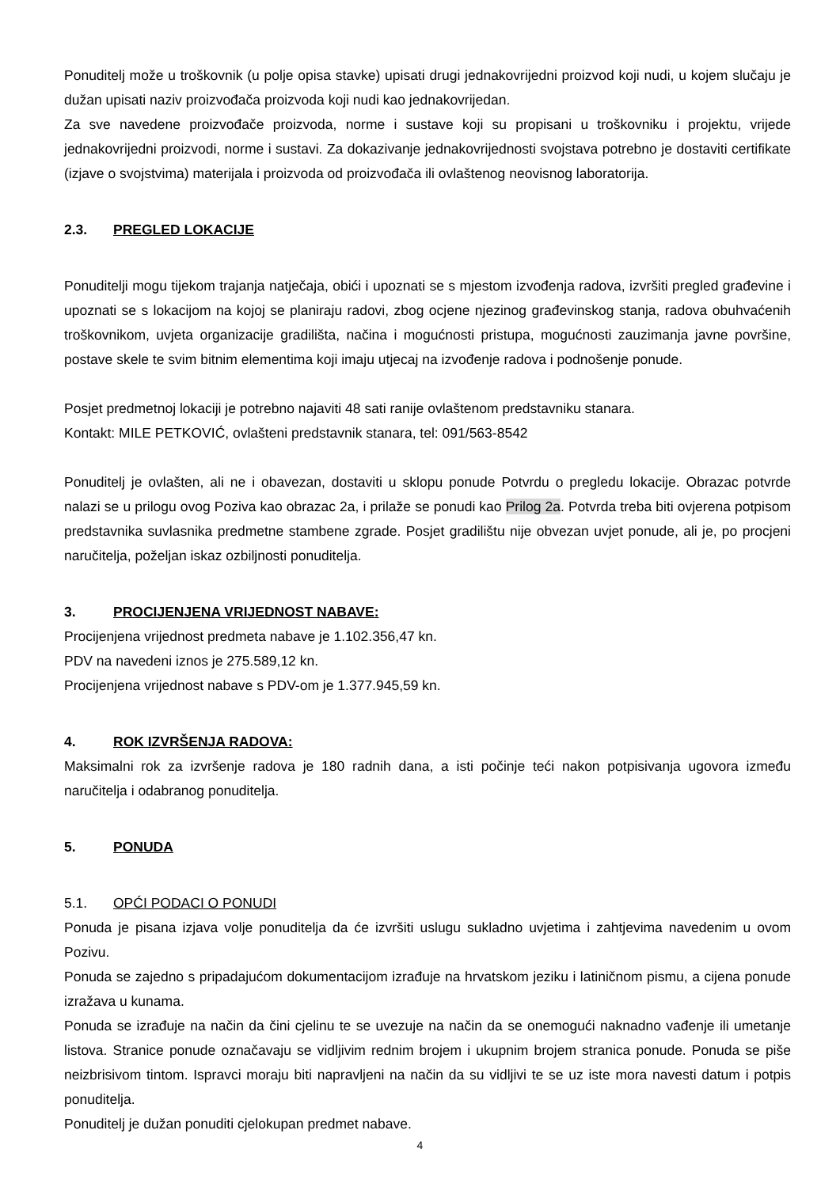Ponuditelj može u troškovnik (u polje opisa stavke) upisati drugi jednakovrijedni proizvod koji nudi, u kojem slučaju je dužan upisati naziv proizvođača proizvoda koji nudi kao jednakovrijedan.
Za sve navedene proizvođače proizvoda, norme i sustave koji su propisani u troškovniku i projektu, vrijede jednakovrijedni proizvodi, norme i sustavi. Za dokazivanje jednakovrijednosti svojstava potrebno je dostaviti certifikate (izjave o svojstvima) materijala i proizvoda od proizvođača ili ovlaštenog neovisnog laboratorija.
2.3. PREGLED LOKACIJE
Ponuditelji mogu tijekom trajanja natječaja, obići i upoznati se s mjestom izvođenja radova, izvršiti pregled građevine i upoznati se s lokacijom na kojoj se planiraju radovi, zbog ocjene njezinog građevinskog stanja, radova obuhvaćenih troškovnikom, uvjeta organizacije gradilišta, načina i mogućnosti pristupa, mogućnosti zauzimanja javne površine, postave skele te svim bitnim elementima koji imaju utjecaj na izvođenje radova i podnošenje ponude.
Posjet predmetnoj lokaciji je potrebno najaviti 48 sati ranije ovlaštenom predstavniku stanara.
Kontakt: MILE PETKOVIĆ, ovlašteni predstavnik stanara, tel: 091/563-8542
Ponuditelj je ovlašten, ali ne i obavezan, dostaviti u sklopu ponude Potvrdu o pregledu lokacije. Obrazac potvrde nalazi se u prilogu ovog Poziva kao obrazac 2a, i prilaže se ponudi kao Prilog 2a. Potvrda treba biti ovjerena potpisom predstavnika suvlasnika predmetne stambene zgrade. Posjet gradilištu nije obvezan uvjet ponude, ali je, po procjeni naručitelja, poželjan iskaz ozbiljnosti ponuditelja.
3. PROCIJENJENA VRIJEDNOST NABAVE:
Procijenjena vrijednost predmeta nabave je 1.102.356,47 kn.
PDV na navedeni iznos je 275.589,12 kn.
Procijenjena vrijednost nabave s PDV-om je 1.377.945,59 kn.
4. ROK IZVRŠENJA RADOVA:
Maksimalni rok za izvršenje radova je 180 radnih dana, a isti počinje teći nakon potpisivanja ugovora između naručitelja i odabranog ponuditelja.
5. PONUDA
5.1. OPĆI PODACI O PONUDI
Ponuda je pisana izjava volje ponuditelja da će izvršiti uslugu sukladno uvjetima i zahtjevima navedenim u ovom Pozivu.
Ponuda se zajedno s pripadajućom dokumentacijom izrađuje na hrvatskom jeziku i latiničnom pismu, a cijena ponude izražava u kunama.
Ponuda se izrađuje na način da čini cjelinu te se uvezuje na način da se onemogući naknadno vađenje ili umetanje listova. Stranice ponude označavaju se vidljivim rednim brojem i ukupnim brojem stranica ponude. Ponuda se piše neizbrisivom tintom. Ispravci moraju biti napravljeni na način da su vidljivi te se uz iste mora navesti datum i potpis ponuditelja.
Ponuditelj je dužan ponuditi cjelokupan predmet nabave.
4